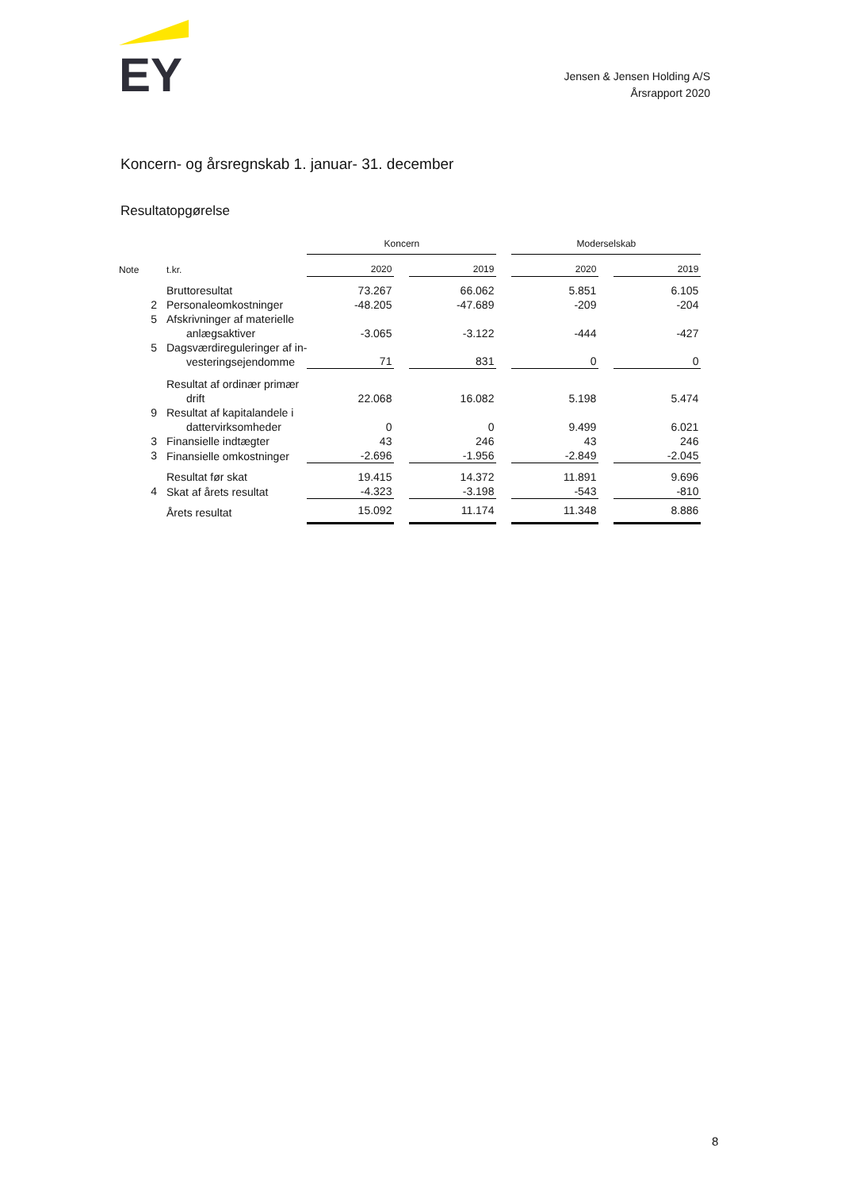EY
Jensen & Jensen Holding A/S
Årsrapport 2020
Koncern- og årsregnskab 1. januar- 31. december
Resultatopgørelse
| | | Koncern | | | | Moderselskab | | |
| Note | t.kr. | 2020 | | 2019 | | 2020 | | 2019 |
| | Bruttoresultat | 73.267 | | 66.062 | | 5.851 | | 6.105 |
| 2 | Personaleomkostninger | -48.205 | | -47.689 | | -209 | | -204 |
| 5 | Afskrivninger af materielle anlægsaktiver | -3.065 | | -3.122 | | -444 | | -427 |
| 5 | Dagsværdireguleringer af in- vesteringsejendomme | 71 | | 831 | | 0 | | 0 |
| | Resultat af ordinær primær drift | 22.068 | | 16.082 | | 5.198 | | 5.474 |
| 9 | Resultat af kapitalandele i dattervirksomheder | 0 | | 0 | | 9.499 | | 6.021 |
| 3 | Finansielle indtægter | 43 | | 246 | | 43 | | 246 |
| 3 | Finansielle omkostninger | -2.696 | | -1.956 | | -2.849 | | -2.045 |
| | Resultat før skat | 19.415 | | 14.372 | | 11.891 | | 9.696 |
| 4 | Skat af årets resultat | -4.323 | | -3.198 | | -543 | | -810 |
| | Årets resultat | 15.092 | | 11.174 | | 11.348 | | 8.886 |
8